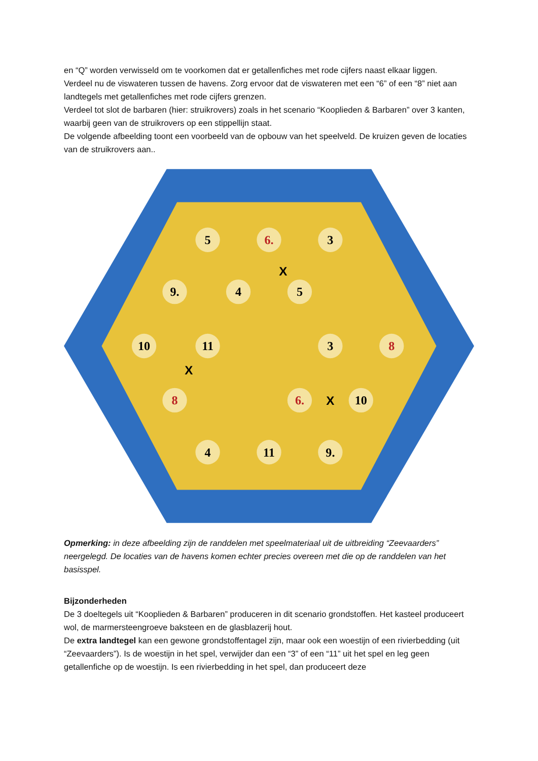en “Q” worden verwisseld om te voorkomen dat er getallenfiches met rode cijfers naast elkaar liggen.
Verdeel nu de viswateren tussen de havens. Zorg ervoor dat de viswateren met een “6” of een “8” niet aan landtegels met getallenfiches met rode cijfers grenzen.
Verdeel tot slot de barbaren (hier: struikrovers) zoals in het scenario “Kooplieden & Barbaren” over 3 kanten, waarbij geen van de struikrovers op een stippellijn staat.
De volgende afbeelding toont een voorbeeld van de opbouw van het speelveld. De kruizen geven de locaties van de struikrovers aan..
5
6.
3
9.
4
5
10
11
3
8
8
6.
10
4
11
9.
X
X
X
Opmerking: in deze afbeelding zijn de randdelen met speelmateriaal uit de uitbreiding “Zeevaarders” neergelegd. De locaties van de havens komen echter precies overeen met die op de randdelen van het basisspel.
Bijzonderheden
De 3 doeltegels uit “Kooplieden & Barbaren” produceren in dit scenario grondstoffen. Het kasteel produceert wol, de marmersteengroeve baksteen en de glasblazerij hout.
De extra landtegel kan een gewone grondstoffentagel zijn, maar ook een woestijn of een rivierbedding (uit “Zeevaarders”). Is de woestijn in het spel, verwijder dan een “3” of een “11” uit het spel en leg geen getallenfiche op de woestijn. Is een rivierbedding in het spel, dan produceert deze